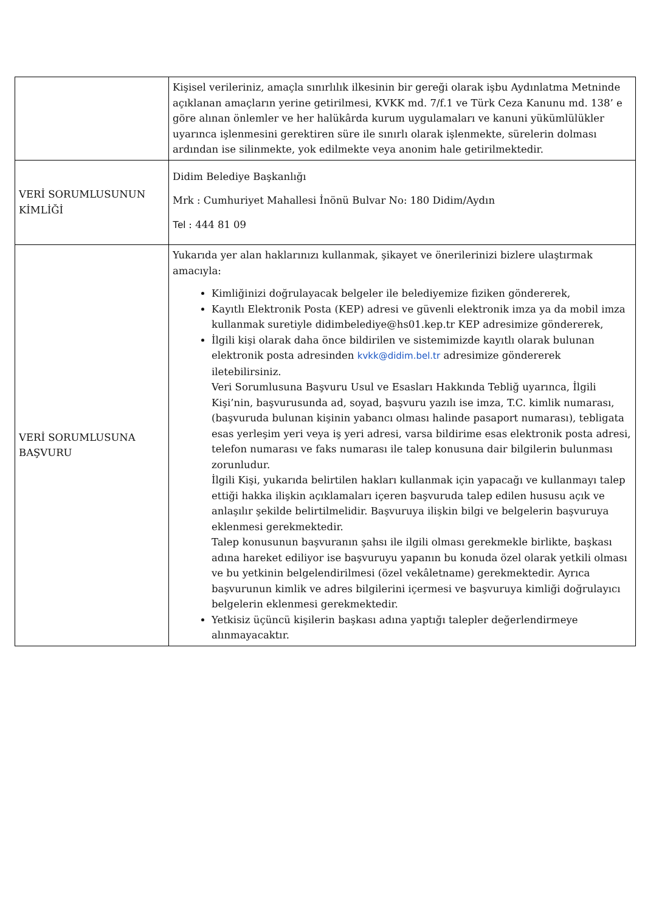| | Kişisel verileriniz, amaçla sınırlılık ilkesinin bir gereği olarak işbu Aydınlatma Metninde açıklanan amaçların yerine getirilmesi, KVKK md. 7/f.1 ve Türk Ceza Kanunu md. 138’ e göre alınan önlemler ve her halükârda kurum uygulamaları ve kanuni yükümlülükler uyarınca işlenmesini gerektiren süre ile sınırlı olarak işlenmekte, sürelerin dolması ardından ise silinmekte, yok edilmekte veya anonim hale getirilmektedir. |
| VERİ SORUMLUSUNUN KİMLİĞİ | Didim Belediye Başkanlığı Mrk : Cumhuriyet Mahallesi İnönü Bulvar No: 180 Didim/Aydın Tel : 444 81 09 |
| VERİ SORUMLUSUNA BAŞVURU | Yukarıda yer alan haklarınızı kullanmak, şikayet ve önerilerinizi bizlere ulaştırmak amacıyla: Kimliğinizi doğrulayacak belgeler ile belediyemize fiziken göndererek, Kayıtlı Elektronik Posta (KEP) adresi ve güvenli elektronik imza ya da mobil imza kullanmak suretiyle didimbelediye@hs01.kep.tr KEP adresimize göndererek, İlgili kişi olarak daha önce bildirilen ve sistemimizde kayıtlı olarak bulunan elektronik posta adresinden kvkk@didim.bel.tr adresimize göndererek iletebilirsiniz. Veri Sorumlusuna Başvuru Usul ve Esasları Hakkında Tebliğ uyarınca, İlgili Kişi’nin, başvurusunda ad, soyad, başvuru yazılı ise imza, T.C. kimlik numarası, (başvuruda bulunan kişinin yabancı olması halinde pasaport numarası), tebligata esas yerleşim yeri veya iş yeri adresi, varsa bildirime esas elektronik posta adresi, telefon numarası ve faks numarası ile talep konusuna dair bilgilerin bulunması zorunludur. İlgili Kişi, yukarıda belirtilen hakları kullanmak için yapacağı ve kullanmayı talep ettiği hakka ilişkin açıklamaları içeren başvuruda talep edilen hususu açık ve anlaşılır şekilde belirtilmelidir. Başvuruya ilişkin bilgi ve belgelerin başvuruya eklenmesi gerekmektedir. Talep konusunun başvuranın şahsı ile ilgili olması gerekmekle birlikte, başkası adına hareket ediliyor ise başvuruyu yapanın bu konuda özel olarak yetkili olması ve bu yetkinin belgelendirilmesi (özel vekâletname) gerekmektedir. Ayrıca başvurunun kimlik ve adres bilgilerini içermesi ve başvuruya kimliği doğrulayıcı belgelerin eklenmesi gerekmektedir. Yetkisiz üçüncü kişilerin başkası adına yaptığı talepler değerlendirmeye alınmayacaktır. |